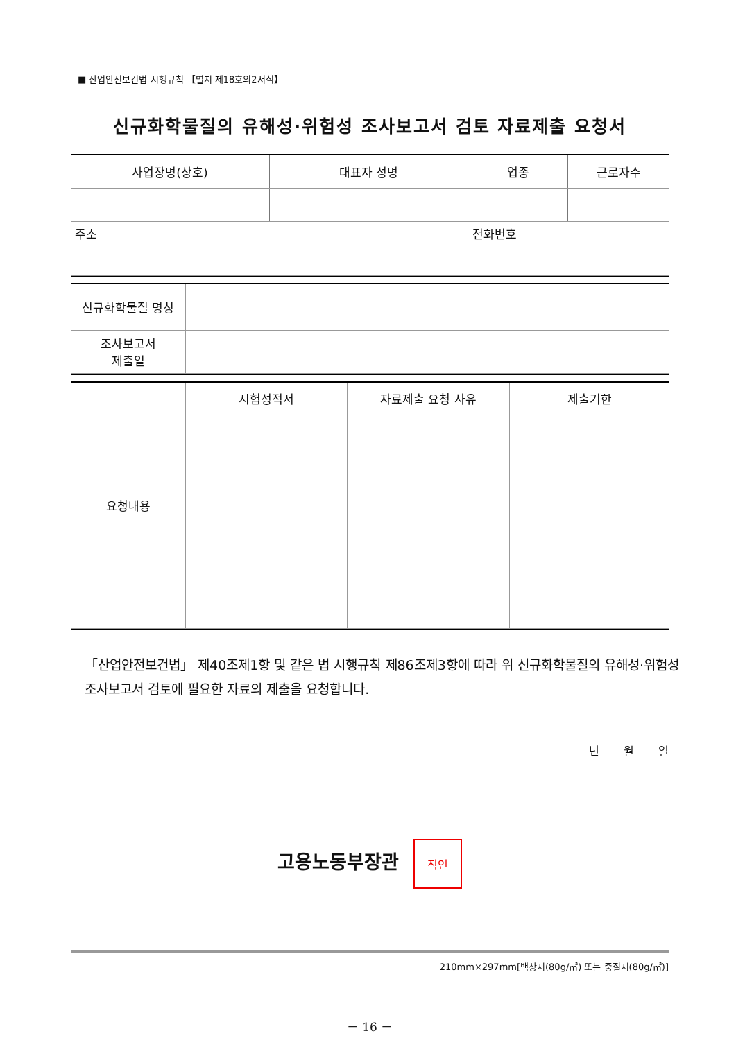■ 산업안전보건법 시행규칙 【별지 제18호의2서식】
신규화학물질의 유해성·위험성 조사보고서 검토 자료제출 요청서
| 사업장명(상호) | 대표자 성명 | 업종 | 근로자수 |
| 주소 | | 전화번호 | |
| 신규화학물질 명칭 | |
| 조사보고서 제출일 | |
| 요청내용 | 시험성적서 | 자료제출 요청 사유 | 제출기한 |
「산업안전보건법」 제40조제1항 및 같은 법 시행규칙 제86조제3항에 따라 위 신규화학물질의 유해성·위험성 조사보고서 검토에 필요한 자료의 제출을 요청합니다.
년 월 일
고용노동부장관 직인
210mm×297mm[백상지(80g/㎡) 또는 중질지(80g/㎡)]
－ 16 －